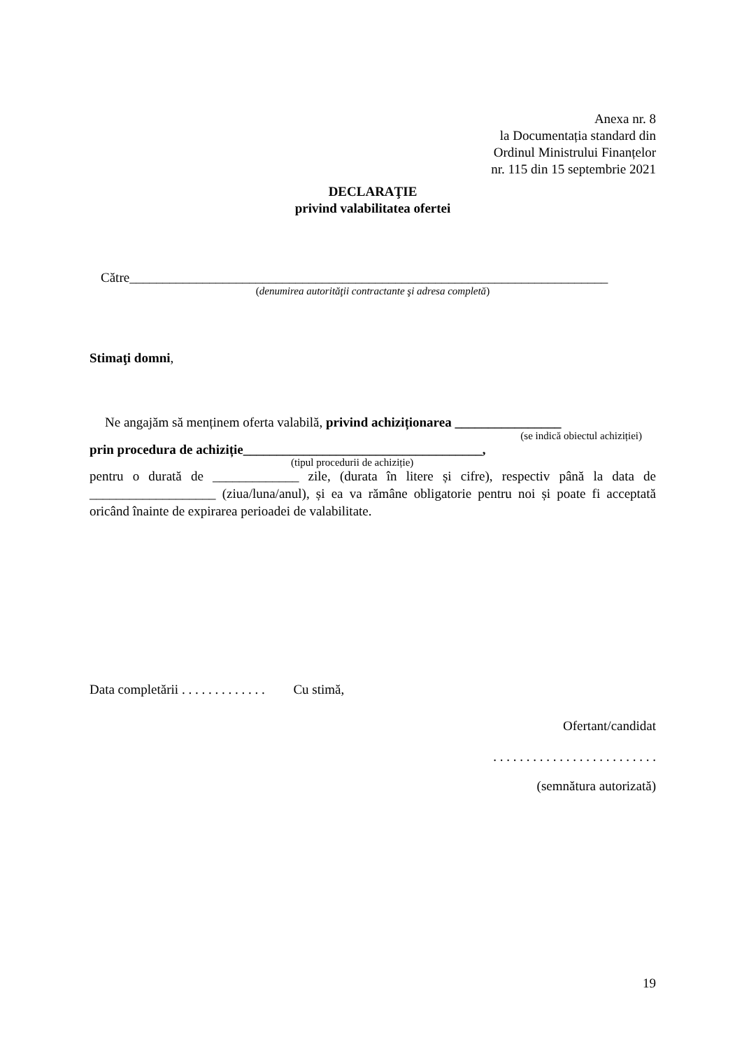Anexa nr. 8
la Documentația standard din
Ordinul Ministrului Finanțelor
nr. 115 din 15 septembrie 2021
DECLARAŢIE
privind valabilitatea ofertei
Către________________________________________________________________________
(denumirea autorităţii contractante şi adresa completă)
Stimaţi domni,
Ne angajăm să menținem oferta valabilă, privind achiziționarea ________________
(se indică obiectul achiziției)
prin procedura de achiziție____________________________________,
(tipul procedurii de achiziție)
pentru o durată de _____________ zile, (durata în litere și cifre), respectiv până la data de ___________________ (ziua/luna/anul), și ea va rămâne obligatorie pentru noi și poate fi acceptată oricând înainte de expirarea perioadei de valabilitate.
Data completării . . . . . . . . . . . . . Cu stimă,
Ofertant/candidat
. . . . . . . . . . . . . . . . . . . . . . . . .
(semnătura autorizată)
19